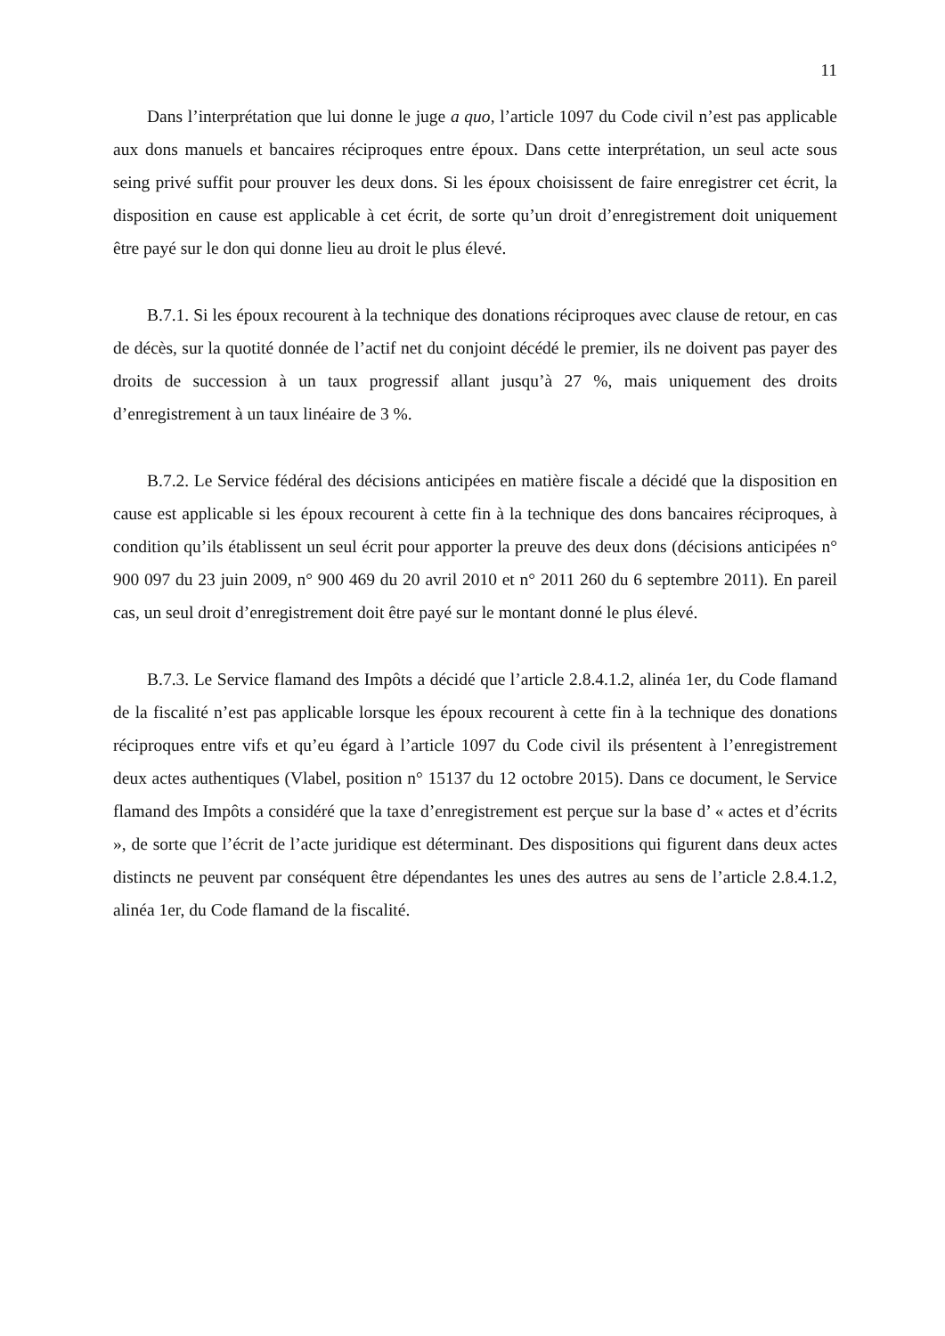11
Dans l’interprétation que lui donne le juge a quo, l’article 1097 du Code civil n’est pas applicable aux dons manuels et bancaires réciproques entre époux. Dans cette interprétation, un seul acte sous seing privé suffit pour prouver les deux dons. Si les époux choisissent de faire enregistrer cet écrit, la disposition en cause est applicable à cet écrit, de sorte qu’un droit d’enregistrement doit uniquement être payé sur le don qui donne lieu au droit le plus élevé.
B.7.1. Si les époux recourent à la technique des donations réciproques avec clause de retour, en cas de décès, sur la quotité donnée de l’actif net du conjoint décédé le premier, ils ne doivent pas payer des droits de succession à un taux progressif allant jusqu’à 27 %, mais uniquement des droits d’enregistrement à un taux linéaire de 3 %.
B.7.2. Le Service fédéral des décisions anticipées en matière fiscale a décidé que la disposition en cause est applicable si les époux recourent à cette fin à la technique des dons bancaires réciproques, à condition qu’ils établissent un seul écrit pour apporter la preuve des deux dons (décisions anticipées n° 900 097 du 23 juin 2009, n° 900 469 du 20 avril 2010 et n° 2011 260 du 6 septembre 2011). En pareil cas, un seul droit d’enregistrement doit être payé sur le montant donné le plus élevé.
B.7.3. Le Service flamand des Impôts a décidé que l’article 2.8.4.1.2, alinéa 1er, du Code flamand de la fiscalité n’est pas applicable lorsque les époux recourent à cette fin à la technique des donations réciproques entre vifs et qu’eu égard à l’article 1097 du Code civil ils présentent à l’enregistrement deux actes authentiques (Vlabel, position n° 15137 du 12 octobre 2015). Dans ce document, le Service flamand des Impôts a considéré que la taxe d’enregistrement est perçue sur la base d’ « actes et d’écrits », de sorte que l’écrit de l’acte juridique est déterminant. Des dispositions qui figurent dans deux actes distincts ne peuvent par conséquent être dépendantes les unes des autres au sens de l’article 2.8.4.1.2, alinéa 1er, du Code flamand de la fiscalité.